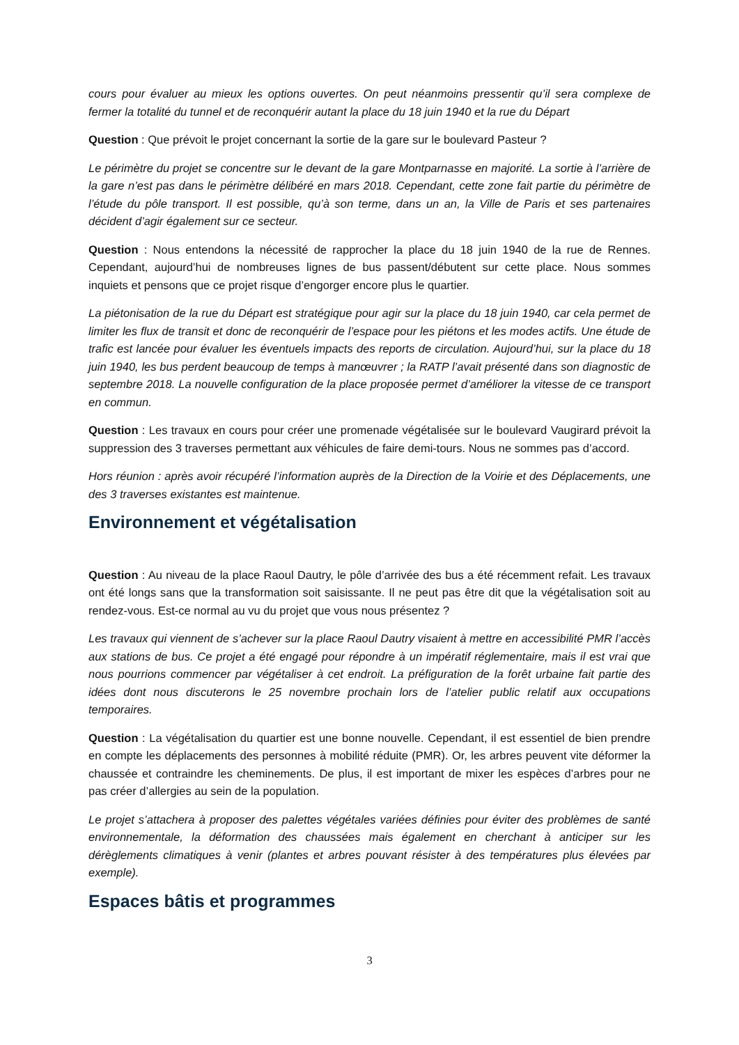cours pour évaluer au mieux les options ouvertes. On peut néanmoins pressentir qu’il sera complexe de fermer la totalité du tunnel et de reconquérir autant la place du 18 juin 1940 et la rue du Départ
Question : Que prévoit le projet concernant la sortie de la gare sur le boulevard Pasteur ?
Le périmètre du projet se concentre sur le devant de la gare Montparnasse en majorité. La sortie à l’arrière de la gare n’est pas dans le périmètre délibéré en mars 2018. Cependant, cette zone fait partie du périmètre de l’étude du pôle transport. Il est possible, qu’à son terme, dans un an, la Ville de Paris et ses partenaires décident d’agir également sur ce secteur.
Question : Nous entendons la nécessité de rapprocher la place du 18 juin 1940 de la rue de Rennes. Cependant, aujourd’hui de nombreuses lignes de bus passent/débutent sur cette place. Nous sommes inquiets et pensons que ce projet risque d’engorger encore plus le quartier.
La piétonisation de la rue du Départ est stratégique pour agir sur la place du 18 juin 1940, car cela permet de limiter les flux de transit et donc de reconquérir de l’espace pour les piétons et les modes actifs. Une étude de trafic est lancée pour évaluer les éventuels impacts des reports de circulation. Aujourd’hui, sur la place du 18 juin 1940, les bus perdent beaucoup de temps à manœuvrer ; la RATP l’avait présenté dans son diagnostic de septembre 2018. La nouvelle configuration de la place proposée permet d’améliorer la vitesse de ce transport en commun.
Question : Les travaux en cours pour créer une promenade végétalisée sur le boulevard Vaugirard prévoit la suppression des 3 traverses permettant aux véhicules de faire demi-tours. Nous ne sommes pas d’accord.
Hors réunion : après avoir récupéré l’information auprès de la Direction de la Voirie et des Déplacements, une des 3 traverses existantes est maintenue.
Environnement et végétalisation
Question : Au niveau de la place Raoul Dautry, le pôle d’arrivée des bus a été récemment refait. Les travaux ont été longs sans que la transformation soit saisissante. Il ne peut pas être dit que la végétalisation soit au rendez-vous. Est-ce normal au vu du projet que vous nous présentez ?
Les travaux qui viennent de s’achever sur la place Raoul Dautry visaient à mettre en accessibilité PMR l’accès aux stations de bus. Ce projet a été engagé pour répondre à un impératif réglementaire, mais il est vrai que nous pourrions commencer par végétaliser à cet endroit. La préfiguration de la forêt urbaine fait partie des idées dont nous discuterons le 25 novembre prochain lors de l’atelier public relatif aux occupations temporaires.
Question : La végétalisation du quartier est une bonne nouvelle. Cependant, il est essentiel de bien prendre en compte les déplacements des personnes à mobilité réduite (PMR). Or, les arbres peuvent vite déformer la chaussée et contraindre les cheminements. De plus, il est important de mixer les espèces d’arbres pour ne pas créer d’allergies au sein de la population.
Le projet s’attachera à proposer des palettes végétales variées définies pour éviter des problèmes de santé environnementale, la déformation des chaussées mais également en cherchant à anticiper sur les dérèglements climatiques à venir (plantes et arbres pouvant résister à des températures plus élevées par exemple).
Espaces bâtis et programmes
3